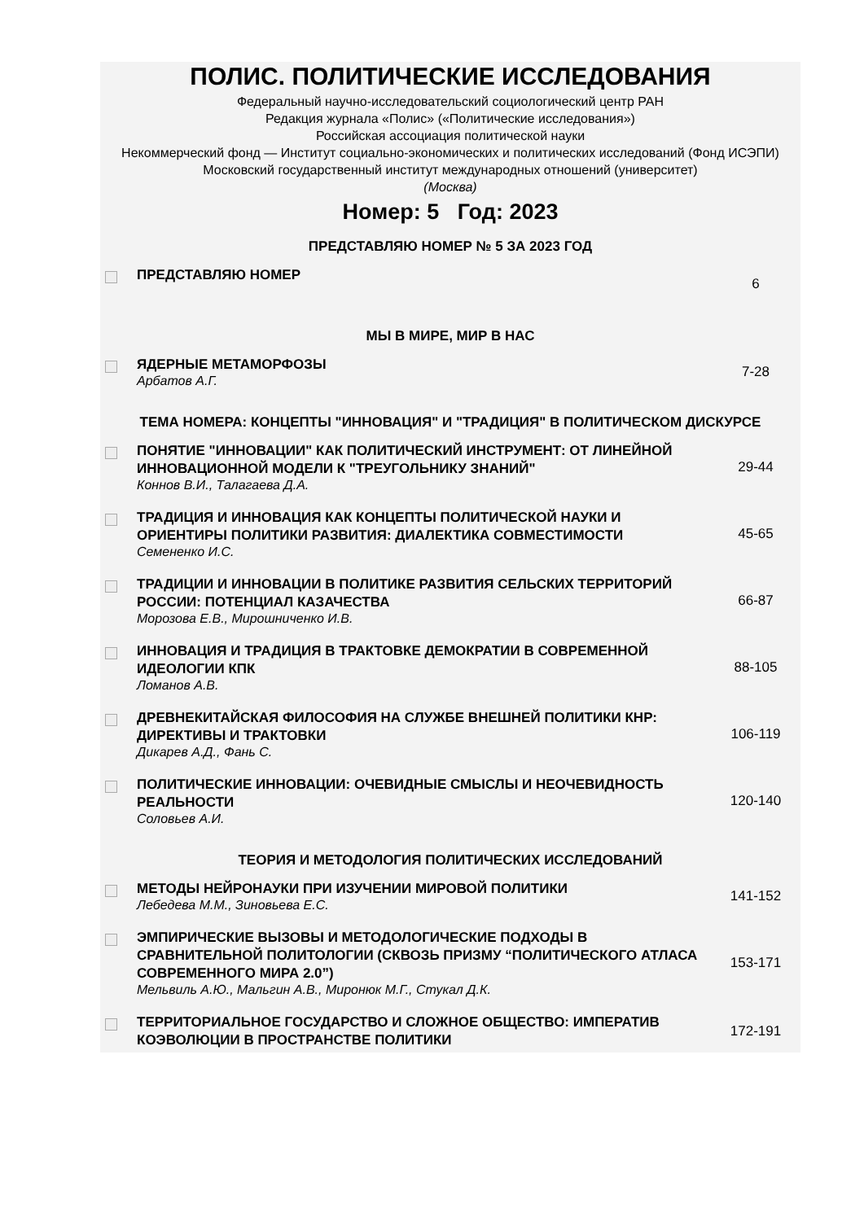ПОЛИС. ПОЛИТИЧЕСКИЕ ИССЛЕДОВАНИЯ
Федеральный научно-исследовательский социологический центр РАН
Редакция журнала «Полис» («Политические исследования»)
Российская ассоциация политической науки
Некоммерческий фонд — Институт социально-экономических и политических исследований (Фонд ИСЭПИ)
Московский государственный институт международных отношений (университет)
(Москва)
Номер: 5 Год: 2023
| ПРЕДСТАВЛЯЮ НОМЕР № 5 ЗА 2023 ГОД | | |
| | ПРЕДСТАВЛЯЮ НОМЕР | 6 |
| МЫ В МИРЕ, МИР В НАС | | |
| | ЯДЕРНЫЕ МЕТАМОРФОЗЫ Арбатов А.Г. | 7-28 |
| ТЕМА НОМЕРА: КОНЦЕПТЫ "ИННОВАЦИЯ" И "ТРАДИЦИЯ" В ПОЛИТИЧЕСКОМ ДИСКУРСЕ | | |
| | ПОНЯТИЕ "ИННОВАЦИИ" КАК ПОЛИТИЧЕСКИЙ ИНСТРУМЕНТ: ОТ ЛИНЕЙНОЙ ИННОВАЦИОННОЙ МОДЕЛИ К "ТРЕУГОЛЬНИКУ ЗНАНИЙ" Коннов В.И., Талагаева Д.А. | 29-44 |
| | ТРАДИЦИЯ И ИННОВАЦИЯ КАК КОНЦЕПТЫ ПОЛИТИЧЕСКОЙ НАУКИ И ОРИЕНТИРЫ ПОЛИТИКИ РАЗВИТИЯ: ДИАЛЕКТИКА СОВМЕСТИМОСТИ Семененко И.С. | 45-65 |
| | ТРАДИЦИИ И ИННОВАЦИИ В ПОЛИТИКЕ РАЗВИТИЯ СЕЛЬСКИХ ТЕРРИТОРИЙ РОССИИ: ПОТЕНЦИАЛ КАЗАЧЕСТВА Морозова Е.В., Мирошниченко И.В. | 66-87 |
| | ИННОВАЦИЯ И ТРАДИЦИЯ В ТРАКТОВКЕ ДЕМОКРАТИИ В СОВРЕМЕННОЙ ИДЕОЛОГИИ КПК Ломанов А.В. | 88-105 |
| | ДРЕВНЕКИТАЙСКАЯ ФИЛОСОФИЯ НА СЛУЖБЕ ВНЕШНЕЙ ПОЛИТИКИ КНР: ДИРЕКТИВЫ И ТРАКТОВКИ Дикарев А.Д., Фань С. | 106-119 |
| | ПОЛИТИЧЕСКИЕ ИННОВАЦИИ: ОЧЕВИДНЫЕ СМЫСЛЫ И НЕОЧЕВИДНОСТЬ РЕАЛЬНОСТИ Соловьев А.И. | 120-140 |
| ТЕОРИЯ И МЕТОДОЛОГИЯ ПОЛИТИЧЕСКИХ ИССЛЕДОВАНИЙ | | |
| | МЕТОДЫ НЕЙРОНАУКИ ПРИ ИЗУЧЕНИИ МИРОВОЙ ПОЛИТИКИ Лебедева М.М., Зиновьева Е.С. | 141-152 |
| | ЭМПИРИЧЕСКИЕ ВЫЗОВЫ И МЕТОДОЛОГИЧЕСКИЕ ПОДХОДЫ В СРАВНИТЕЛЬНОЙ ПОЛИТОЛОГИИ (СКВОЗЬ ПРИЗМУ “ПОЛИТИЧЕСКОГО АТЛАСА СОВРЕМЕННОГО МИРА 2.0”) Мельвиль А.Ю., Мальгин А.В., Миронюк М.Г., Стукал Д.К. | 153-171 |
| | ТЕРРИТОРИАЛЬНОЕ ГОСУДАРСТВО И СЛОЖНОЕ ОБЩЕСТВО: ИМПЕРАТИВ КОЭВОЛЮЦИИ В ПРОСТРАНСТВЕ ПОЛИТИКИ | 172-191 |